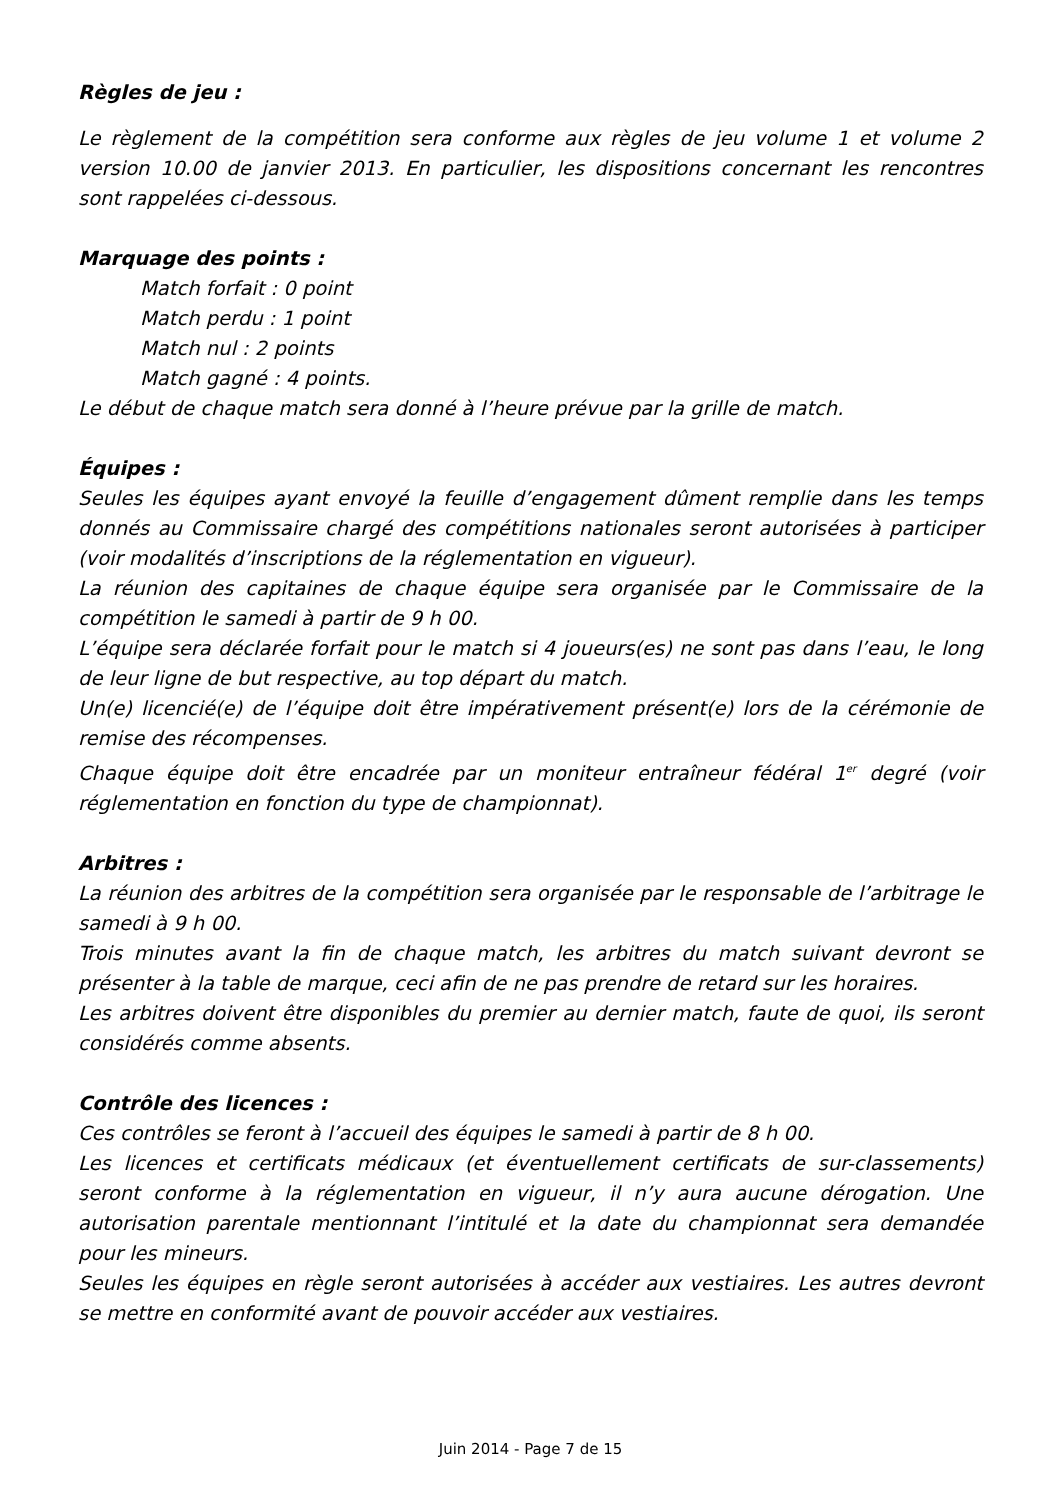Règles de jeu :
Le règlement de la compétition sera conforme aux règles de jeu volume 1 et volume 2 version 10.00 de janvier 2013. En particulier, les dispositions concernant les rencontres sont rappelées ci-dessous.
Marquage des points :
Match forfait : 0 point
Match perdu : 1 point
Match nul : 2 points
Match gagné : 4 points.
Le début de chaque match sera donné à l’heure prévue par la grille de match.
Équipes :
Seules les équipes ayant envoyé la feuille d’engagement dûment remplie dans les temps donnés au Commissaire chargé des compétitions nationales seront autorisées à participer (voir modalités d’inscriptions de la réglementation en vigueur).
La réunion des capitaines de chaque équipe sera organisée par le Commissaire de la compétition le samedi à partir de 9 h 00.
L’équipe sera déclarée forfait pour le match si 4 joueurs(es) ne sont pas dans l’eau, le long de leur ligne de but respective, au top départ du match.
Un(e) licencié(e) de l’équipe doit être impérativement présent(e) lors de la cérémonie de remise des récompenses.
Chaque équipe doit être encadrée par un moniteur entraîneur fédéral 1<sup>er</sup> degré (voir réglementation en fonction du type de championnat).
Arbitres :
La réunion des arbitres de la compétition sera organisée par le responsable de l’arbitrage le samedi à 9 h 00.
Trois minutes avant la fin de chaque match, les arbitres du match suivant devront se présenter à la table de marque, ceci afin de ne pas prendre de retard sur les horaires.
Les arbitres doivent être disponibles du premier au dernier match, faute de quoi, ils seront considérés comme absents.
Contrôle des licences :
Ces contrôles se feront à l’accueil des équipes le samedi à partir de 8 h 00.
Les licences et certificats médicaux (et éventuellement certificats de sur-classements) seront conforme à la réglementation en vigueur, il n’y aura aucune dérogation. Une autorisation parentale mentionnant l’intitulé et la date du championnat sera demandée pour les mineurs.
Seules les équipes en règle seront autorisées à accéder aux vestiaires. Les autres devront se mettre en conformité avant de pouvoir accéder aux vestiaires.
Juin 2014 - Page 7 de 15